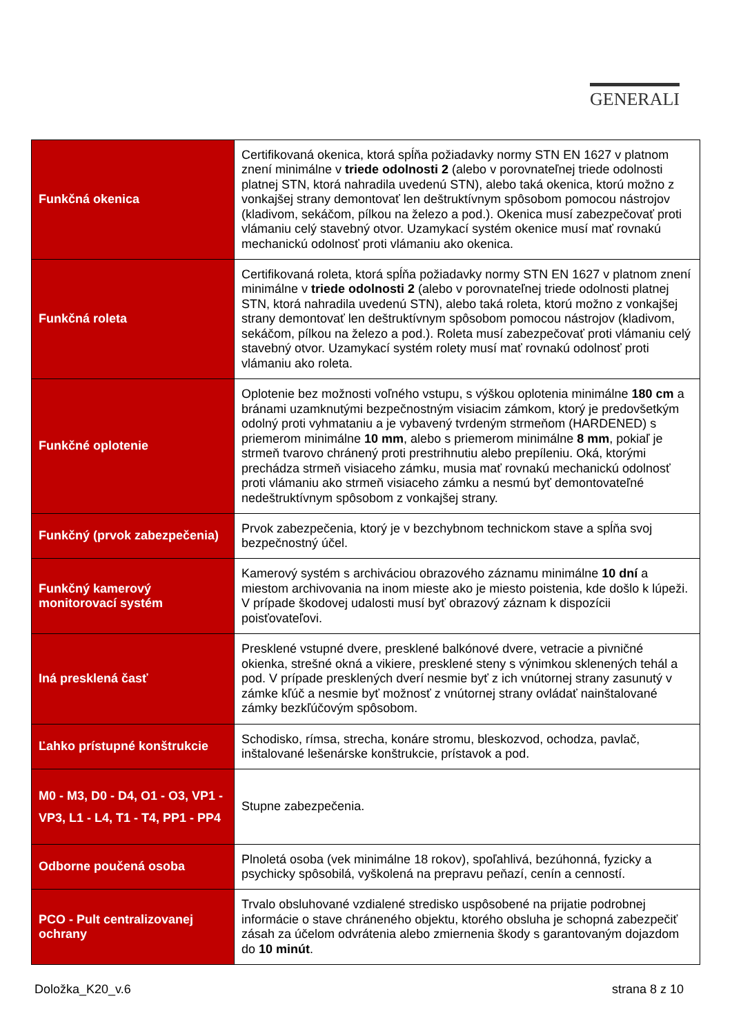GENERALI
| Funkčná okenica | Certifikovaná okenica, ktorá spĺňa požiadavky normy STN EN 1627 v platnom znení minimálne v triede odolnosti 2 (alebo v porovnateľnej triede odolnosti platnej STN, ktorá nahradila uvedenú STN), alebo taká okenica, ktorú možno z vonkajšej strany demontovať len deštruktívnym spôsobom pomocou nástrojov (kladivom, sekáčom, pílkou na železo a pod.). Okenica musí zabezpečovať proti vlámaniu celý stavebný otvor. Uzamykací systém okenice musí mať rovnakú mechanickú odolnosť proti vlámaniu ako okenica. |
| Funkčná roleta | Certifikovaná roleta, ktorá spĺňa požiadavky normy STN EN 1627 v platnom znení minimálne v triede odolnosti 2 (alebo v porovnateľnej triede odolnosti platnej STN, ktorá nahradila uvedenú STN), alebo taká roleta, ktorú možno z vonkajšej strany demontovať len deštruktívnym spôsobom pomocou nástrojov (kladivom, sekáčom, pílkou na železo a pod.). Roleta musí zabezpečovať proti vlámaniu celý stavebný otvor. Uzamykací systém rolety musí mať rovnakú odolnosť proti vlámaniu ako roleta. |
| Funkčné oplotenie | Oplotenie bez možnosti voľného vstupu, s výškou oplotenia minimálne 180 cm a bránami uzamknutými bezpečnostným visiacim zámkom, ktorý je predovšetkým odolný proti vyhmataniu a je vybavený tvrdeným strmeňom (HARDENED) s priemerom minimálne 10 mm , alebo s priemerom minimálne 8 mm , pokiaľ je strmeň tvarovo chránený proti prestrihnutiu alebo prepíleniu. Oká, ktorými prechádza strmeň visiaceho zámku, musia mať rovnakú mechanickú odolnosť proti vlámaniu ako strmeň visiaceho zámku a nesmú byť demontovateľné nedeštruktívnym spôsobom z vonkajšej strany. |
| Funkčný (prvok zabezpečenia) | Prvok zabezpečenia, ktorý je v bezchybnom technickom stave a spĺňa svoj bezpečnostný účel. |
| Funkčný kamerový monitorovací systém | Kamerový systém s archiváciou obrazového záznamu minimálne 10 dní a miestom archivovania na inom mieste ako je miesto poistenia, kde došlo k lúpeži. V prípade škodovej udalosti musí byť obrazový záznam k dispozícii poisťovateľovi. |
| Iná presklená časť | Presklené vstupné dvere, presklené balkónové dvere, vetracie a pivničné okienka, strešné okná a vikiere, presklené steny s výnimkou sklenených tehál a pod. V prípade presklených dverí nesmie byť z ich vnútornej strany zasunutý v zámke kľúč a nesmie byť možnosť z vnútornej strany ovládať nainštalované zámky bezkľúčovým spôsobom. |
| Ľahko prístupné konštrukcie | Schodisko, rímsa, strecha, konáre stromu, bleskozvod, ochodza, pavlač, inštalované lešenárske konštrukcie, prístavok a pod. |
| M0 - M3, D0 - D4, O1 - O3, VP1 - VP3, L1 - L4, T1 - T4, PP1 - PP4 | Stupne zabezpečenia. |
| Odborne poučená osoba | Plnoletá osoba (vek minimálne 18 rokov), spoľahlivá, bezúhonná, fyzicky a psychicky spôsobilá, vyškolená na prepravu peňazí, cenín a cenností. |
| PCO - Pult centralizovanej ochrany | Trvalo obsluhované vzdialené stredisko uspôsobené na prijatie podrobnej informácie o stave chráneného objektu, ktorého obsluha je schopná zabezpečiť zásah za účelom odvrátenia alebo zmiernenia škody s garantovaným dojazdom do 10 minút . |
Doložka_K20_v.6 strana 8 z 10